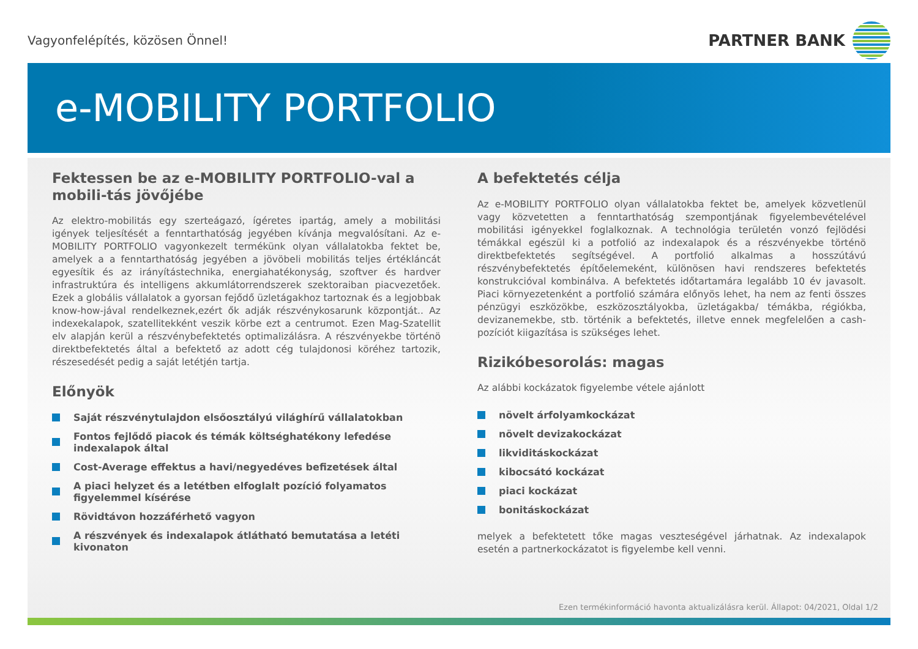Vagyonfelépítés, közösen Önnel!
PARTNER BANK
e-MOBILITY PORTFOLIO
Fektessen be az e-MOBILITY PORTFOLIO-val a mobili-tás jövőjébe
Az elektro-mobilitás egy szerteágazó, ígéretes ipartág, amely a mobilitási igények teljesítését a fenntarthatóság jegyében kívánja megvalósítani. Az e-MOBILITY PORTFOLIO vagyonkezelt termékünk olyan vállalatokba fektet be, amelyek a a fenntarthatóság jegyében a jövöbeli mobilitás teljes értékláncát egyesítik és az irányítástechnika, energiahatékonyság, szoftver és hardver infrastruktúra és intelligens akkumlátorrendszerek szektoraiban piacvezetőek. Ezek a globális vállalatok a gyorsan fejődő üzletágakhoz tartoznak és a legjobbak know-how-jával rendelkeznek,ezért ők adják részvénykosarunk központját.. Az indexekalapok, szatellitekként veszik körbe ezt a centrumot. Ezen Mag-Szatellit elv alapján kerül a részvénybefektetés optimalizálásra. A részvényekbe történö direktbefektetés által a befektető az adott cég tulajdonosi köréhez tartozik, részesedését pedig a saját letétjén tartja.
Előnyök
Saját részvénytulajdon elsőosztályú világhírű vállalatokban
Fontos fejlődő piacok és témák költséghatékony lefedése indexalapok által
Cost-Average effektus a havi/negyedéves befizetések által
A piaci helyzet és a letétben elfoglalt pozíció folyamatos figyelemmel kísérése
Rövidtávon hozzáférhető vagyon
A részvények és indexalapok átlátható bemutatása a letéti kivonaton
A befektetés célja
Az e-MOBILITY PORTFOLIO olyan vállalatokba fektet be, amelyek közvetlenül vagy közvetetten a fenntarthatóság szempontjának figyelembevételével mobilitási igényekkel foglalkoznak. A technológia területén vonzó fejlödési témákkal egészül ki a potfolió az indexalapok és a részvényekbe történö direktbefektetés segítségével. A portfolió alkalmas a hosszútávú részvénybefektetés építőelemeként, különösen havi rendszeres befektetés konstrukcióval kombinálva. A befektetés időtartamára legalább 10 év javasolt. Piaci környezetenként a portfolió számára előnyös lehet, ha nem az fenti összes pénzügyi eszközökbe, eszközosztályokba, üzletágakba/ témákba, régiókba, devizanemekbe, stb. történik a befektetés, illetve ennek megfelelően a cash-pozíciót kiigazítása is szükséges lehet.
Rizikóbesorolás: magas
Az alábbi kockázatok figyelembe vétele ajánlott
növelt árfolyamkockázat
növelt devizakockázat
likviditáskockázat
kibocsátó kockázat
piaci kockázat
bonitáskockázat
melyek a befektetett tőke magas veszteségével járhatnak. Az indexalapok esetén a partnerkockázatot is figyelembe kell venni.
Ezen termékinformáció havonta aktualizálásra kerül. Állapot: 04/2021, Oldal 1/2